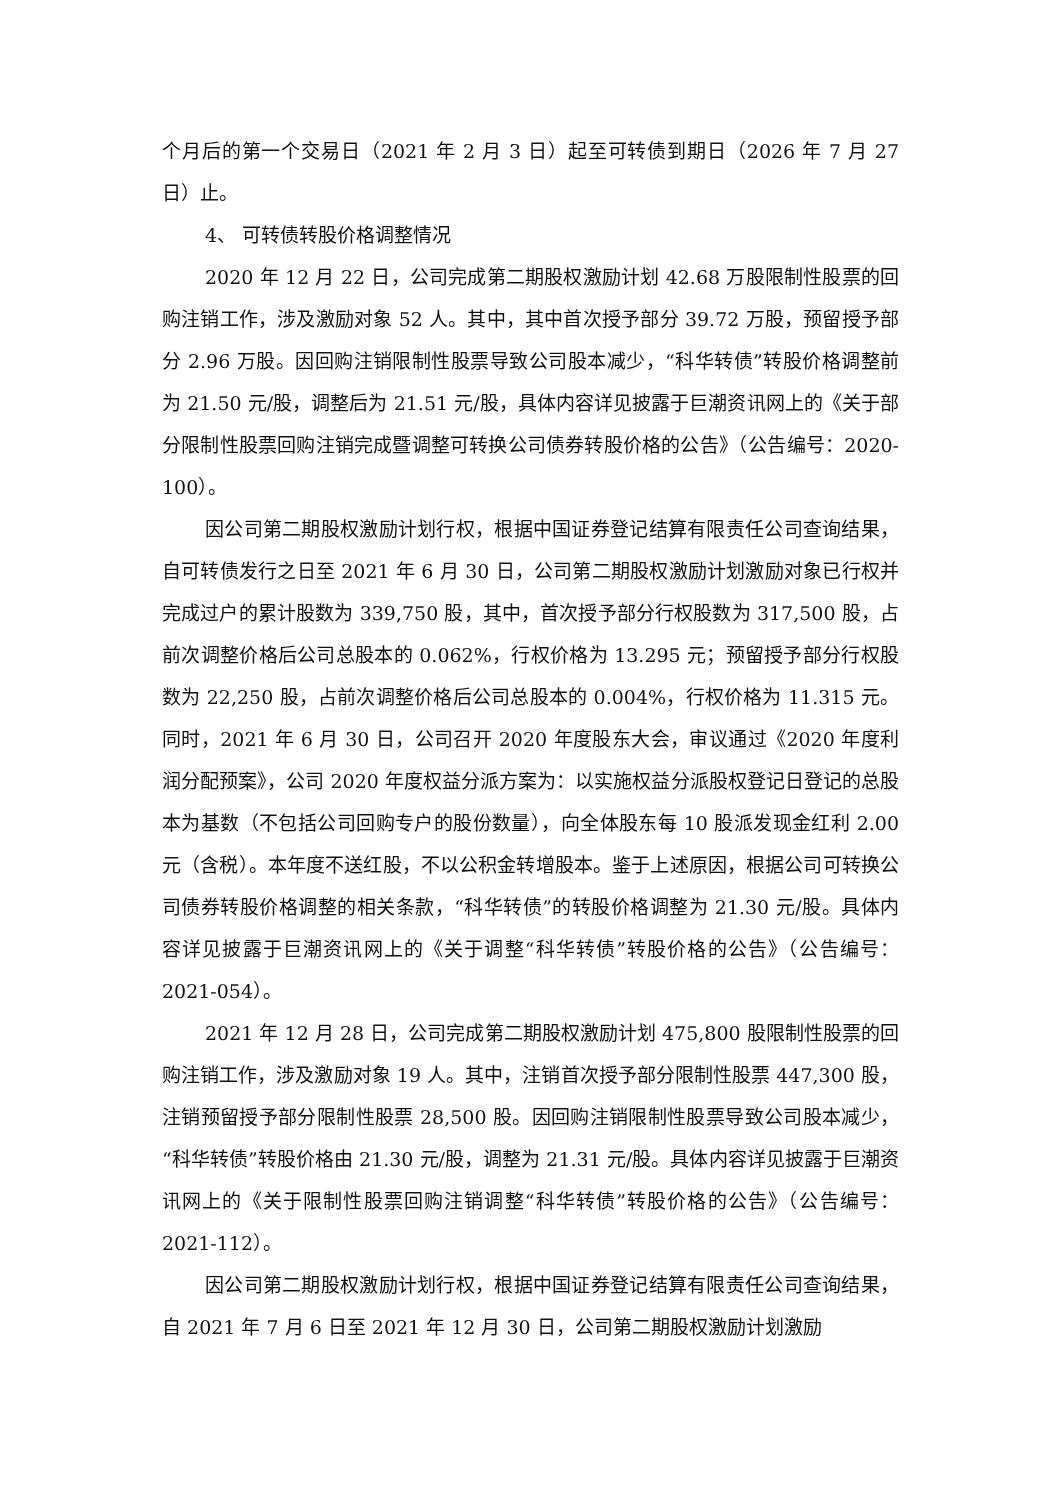个月后的第一个交易日（2021 年 2 月 3 日）起至可转债到期日（2026 年 7 月 27 日）止。
4、 可转债转股价格调整情况
2020 年 12 月 22 日，公司完成第二期股权激励计划 42.68 万股限制性股票的回购注销工作，涉及激励对象 52 人。其中，其中首次授予部分 39.72 万股，预留授予部分 2.96 万股。因回购注销限制性股票导致公司股本减少，“科华转债”转股价格调整前为 21.50 元/股，调整后为 21.51 元/股，具体内容详见披露于巨潮资讯网上的《关于部分限制性股票回购注销完成暨调整可转换公司债券转股价格的公告》（公告编号：2020-100）。
因公司第二期股权激励计划行权，根据中国证券登记结算有限责任公司查询结果，自可转债发行之日至 2021 年 6 月 30 日，公司第二期股权激励计划激励对象已行权并完成过户的累计股数为 339,750 股，其中，首次授予部分行权股数为 317,500 股，占前次调整价格后公司总股本的 0.062%，行权价格为 13.295 元；预留授予部分行权股数为 22,250 股，占前次调整价格后公司总股本的 0.004%，行权价格为 11.315 元。同时，2021 年 6 月 30 日，公司召开 2020 年度股东大会，审议通过《2020 年度利润分配预案》，公司 2020 年度权益分派方案为：以实施权益分派股权登记日登记的总股本为基数（不包括公司回购专户的股份数量），向全体股东每 10 股派发现金红利 2.00 元（含税）。本年度不送红股，不以公积金转增股本。鉴于上述原因，根据公司可转换公司债券转股价格调整的相关条款，“科华转债”的转股价格调整为 21.30 元/股。具体内容详见披露于巨潮资讯网上的《关于调整“科华转债”转股价格的公告》（公告编号：2021-054）。
2021 年 12 月 28 日，公司完成第二期股权激励计划 475,800 股限制性股票的回购注销工作，涉及激励对象 19 人。其中，注销首次授予部分限制性股票 447,300 股，注销预留授予部分限制性股票 28,500 股。因回购注销限制性股票导致公司股本减少，“科华转债”转股价格由 21.30 元/股，调整为 21.31 元/股。具体内容详见披露于巨潮资讯网上的《关于限制性股票回购注销调整“科华转债”转股价格的公告》（公告编号：2021-112）。
因公司第二期股权激励计划行权，根据中国证券登记结算有限责任公司查询结果，自 2021 年 7 月 6 日至 2021 年 12 月 30 日，公司第二期股权激励计划激励